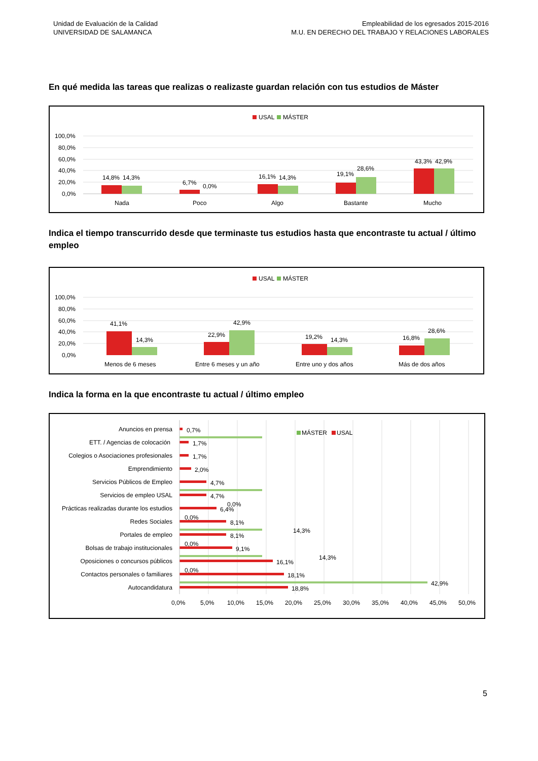Unidad de Evaluación de la Calidad
UNIVERSIDAD DE SALAMANCA
Empleabilidad de los egresados 2015-2016
M.U. EN DERECHO DEL TRABAJO Y RELACIONES LABORALES
En qué medida las tareas que realizas o realizaste guardan relación con tus estudios de Máster
USAL
MÁSTER
100,0%
80,0%
60,0%
40,0%
20,0%
0,0%
14,8%
14,3%
6,7%
0,0%
16,1%
14,3%
19,1%
28,6%
43,3%
42,9%
Nada
Poco
Algo
Bastante
Mucho
Indica el tiempo transcurrido desde que terminaste tus estudios hasta que encontraste tu actual / último empleo
USAL
MÁSTER
100,0%
80,0%
60,0%
40,0%
20,0%
0,0%
41,1%
14,3%
22,9%
42,9%
19,2%
14,3%
16,8%
28,6%
Menos de 6 meses
Entre 6 meses y un año
Entre uno y dos años
Más de dos años
Indica la forma en la que encontraste tu actual / último empleo
MÁSTER
USAL
Anuncios en prensa
ETT. / Agencias de colocación
Colegios o Asociaciones profesionales
Emprendimiento
Servicios Públicos de Empleo
Servicios de empleo USAL
Prácticas realizadas durante los estudios
Redes Sociales
Portales de empleo
Bolsas de trabajo institucionales
Oposiciones o concursos públicos
Contactos personales o familiares
Autocandidatura
0,7%
1,7%
1,7%
2,0%
4,7%
4,7%
0,0%
6,4%
0,0%
8,1%
14,3%
8,1%
0,0%
9,1%
14,3%
16,1%
0,0%
18,1%
42,9%
18,8%
0,0%
5,0%
10,0%
15,0%
20,0%
25,0%
30,0%
35,0%
40,0%
45,0%
50,0%
5